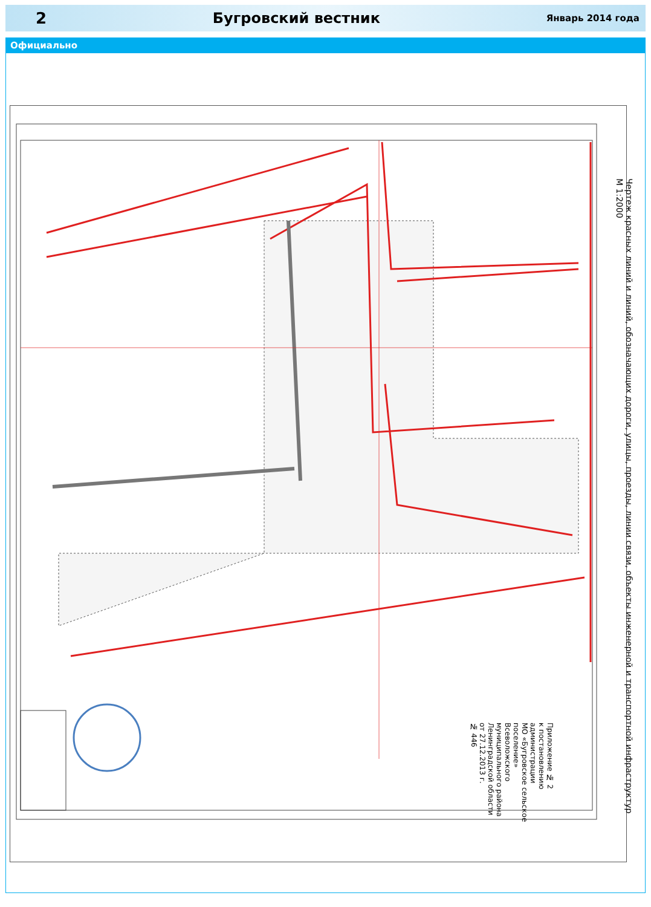2 Бугровский вестник Январь 2014 года
Официально
Чертеж красных линий и линий, обозначающих дороги, улицы, проезды, линии связи, объекты инженерной и транспортной инфраструктур
М 1:2000
Приложение № 2
к постановлению
администрации
МО «Бугровское сельское
поселение»
Всеволожского
муниципального района
Ленинградской области
от 27.12.2013 г.
№ 446